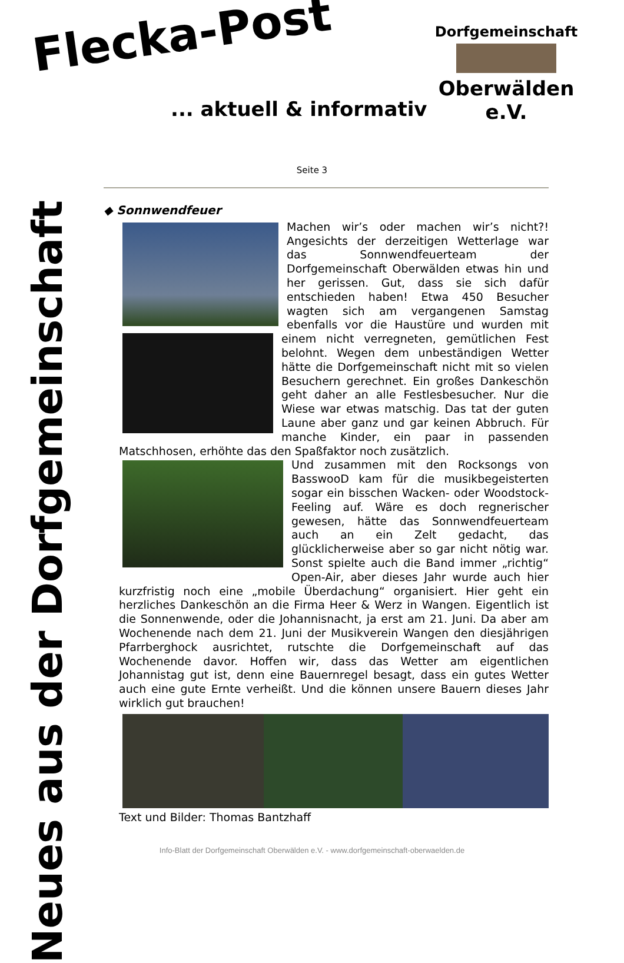Flecka-Post
... aktuell & informativ
Dorfgemeinschaft
Oberwälden e.V.
Neues aus der Dorfgemeinschaft
Seite 3
◆ Sonnwendfeuer
Machen wir’s oder machen wir’s nicht?! Angesichts der derzeitigen Wetterlage war das Sonnwendfeuerteam der Dorfgemeinschaft Oberwälden etwas hin und her gerissen. Gut, dass sie sich dafür entschieden haben! Etwa 450 Besucher wagten sich am vergangenen Samstag ebenfalls vor die Haustüre und wurden mit einem nicht verregneten, gemütlichen Fest belohnt. Wegen dem unbeständigen Wetter hätte die Dorfgemeinschaft nicht mit so vielen Besuchern gerechnet. Ein großes Dankeschön geht daher an alle Festlesbesucher. Nur die Wiese war etwas matschig. Das tat der guten Laune aber ganz und gar keinen Abbruch. Für manche Kinder, ein paar in passenden Matschhosen, erhöhte das den Spaßfaktor noch zusätzlich.
Und zusammen mit den Rocksongs von BasswooD kam für die musikbegeisterten sogar ein bisschen Wacken- oder Woodstock-Feeling auf. Wäre es doch regnerischer gewesen, hätte das Sonnwendfeuerteam auch an ein Zelt gedacht, das glücklicherweise aber so gar nicht nötig war. Sonst spielte auch die Band immer „richtig“ Open-Air, aber dieses Jahr wurde auch hier kurzfristig noch eine „mobile Überdachung“ organisiert. Hier geht ein herzliches Dankeschön an die Firma Heer & Werz in Wangen. Eigentlich ist die Sonnenwende, oder die Johannisnacht, ja erst am 21. Juni. Da aber am Wochenende nach dem 21. Juni der Musikverein Wangen den diesjährigen Pfarrberghock ausrichtet, rutschte die Dorfgemeinschaft auf das Wochenende davor. Hoffen wir, dass das Wetter am eigentlichen Johannistag gut ist, denn eine Bauernregel besagt, dass ein gutes Wetter auch eine gute Ernte verheißt. Und die können unsere Bauern dieses Jahr wirklich gut brauchen!
Text und Bilder: Thomas Bantzhaff
Info-Blatt der Dorfgemeinschaft Oberwälden e.V. - www.dorfgemeinschaft-oberwaelden.de